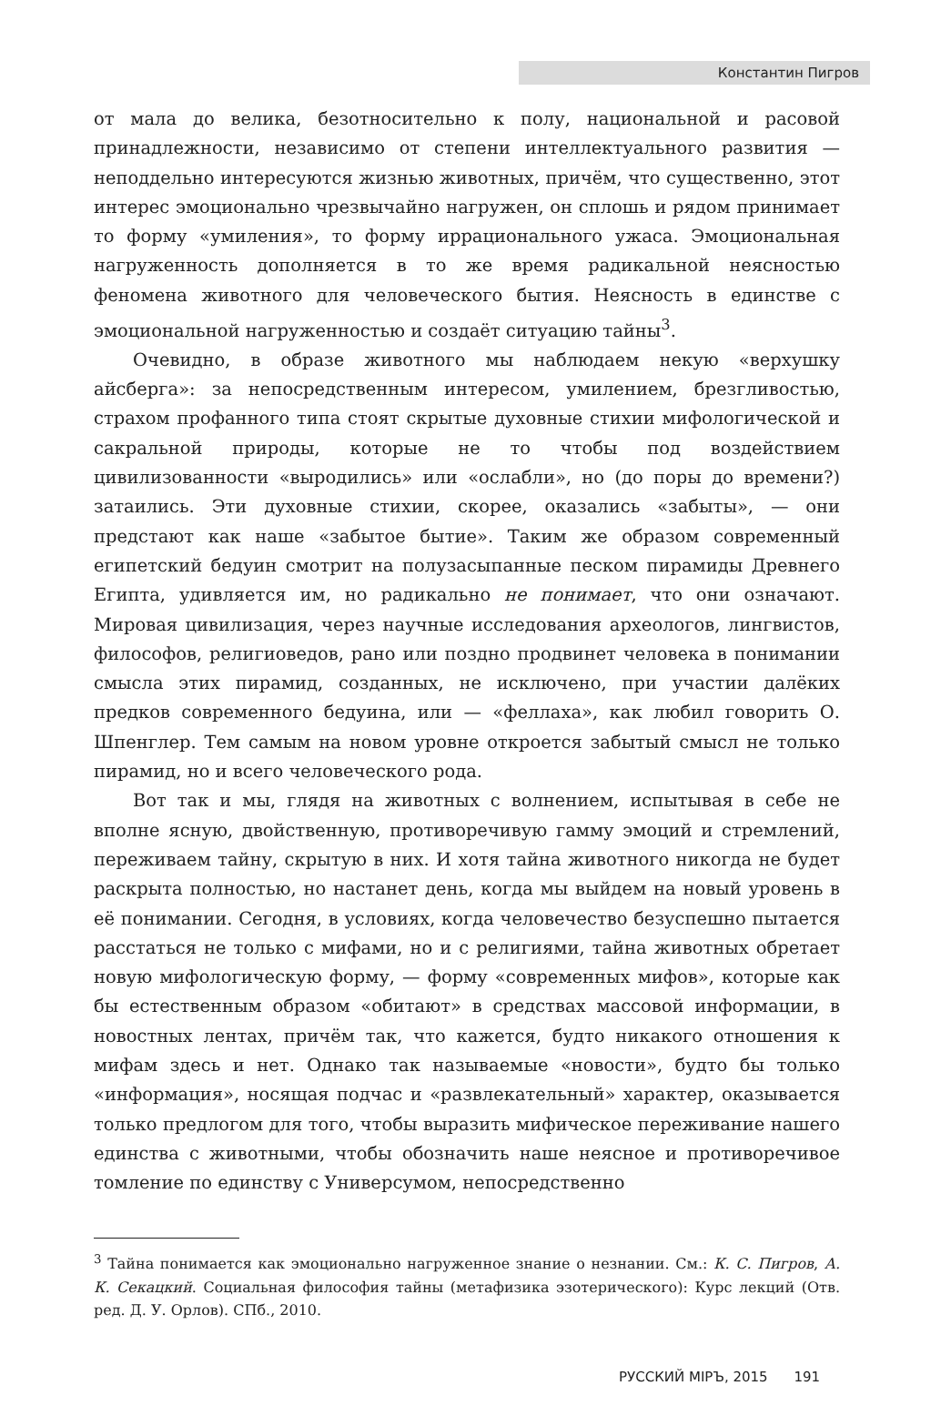Константин Пигров
от мала до велика, безотносительно к полу, национальной и расовой принадлежности, независимо от степени интеллектуального развития — неподдельно интересуются жизнью животных, причём, что существенно, этот интерес эмоционально чрезвычайно нагружен, он сплошь и рядом принимает то форму «умиления», то форму иррационального ужаса. Эмоциональная нагруженность дополняется в то же время радикальной неясностью феномена животного для человеческого бытия. Неясность в единстве с эмоциональной нагруженностью и создаёт ситуацию тайны<sup>3</sup>.
Очевидно, в образе животного мы наблюдаем некую «верхушку айсберга»: за непосредственным интересом, умилением, брезгливостью, страхом профанного типа стоят скрытые духовные стихии мифологической и сакральной природы, которые не то чтобы под воздействием цивилизованности «выродились» или «ослабли», но (до поры до времени?) затаились. Эти духовные стихии, скорее, оказались «забыты», — они предстают как наше «забытое бытие». Таким же образом современный египетский бедуин смотрит на полузасыпанные песком пирамиды Древнего Египта, удивляется им, но радикально не понимает, что они означают. Мировая цивилизация, через научные исследования археологов, лингвистов, философов, религиоведов, рано или поздно продвинет человека в понимании смысла этих пирамид, созданных, не исключено, при участии далёких предков современного бедуина, или — «феллаха», как любил говорить О. Шпенглер. Тем самым на новом уровне откроется забытый смысл не только пирамид, но и всего человеческого рода.
Вот так и мы, глядя на животных с волнением, испытывая в себе не вполне ясную, двойственную, противоречивую гамму эмоций и стремлений, переживаем тайну, скрытую в них. И хотя тайна животного никогда не будет раскрыта полностью, но настанет день, когда мы выйдем на новый уровень в её понимании. Сегодня, в условиях, когда человечество безуспешно пытается расстаться не только с мифами, но и с религиями, тайна животных обретает новую мифологическую форму, — форму «современных мифов», которые как бы естественным образом «обитают» в средствах массовой информации, в новостных лентах, причём так, что кажется, будто никакого отношения к мифам здесь и нет. Однако так называемые «новости», будто бы только «информация», носящая подчас и «развлекательный» характер, оказывается только предлогом для того, чтобы выразить мифическое переживание нашего единства с животными, чтобы обозначить наше неясное и противоречивое томление по единству с Универсумом, непосредственно
<sup>3</sup> Тайна понимается как эмоционально нагруженное знание о незнании. См.: К. С. Пигров, А. К. Секацкий. Социальная философия тайны (метафизика эзотерического): Курс лекций (Отв. ред. Д. У. Орлов). СПб., 2010.
РУССКИЙ МIРЪ, 2015 191